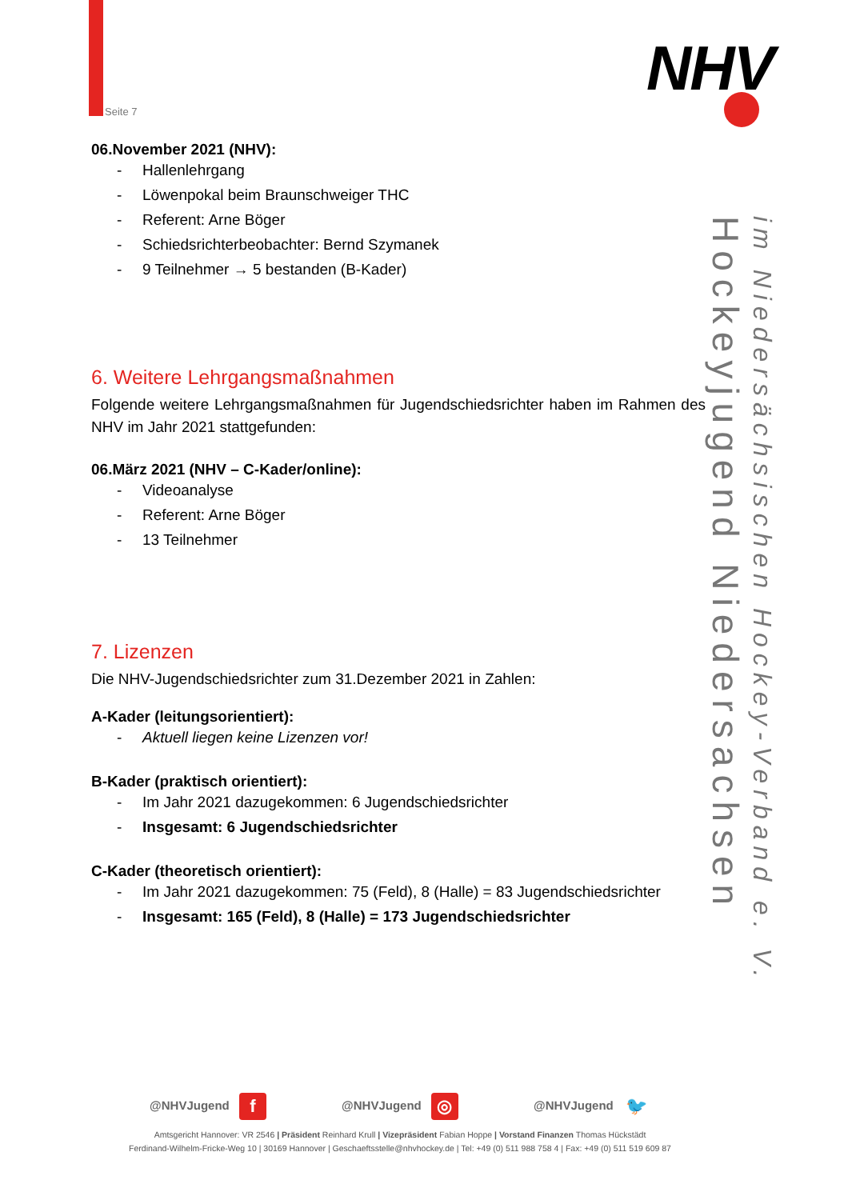Seite 7
NHV
im Niedersächsischen Hockey-Verband e. V. Hockeyjugend Niedersachsen
06.November 2021 (NHV):
- Hallenlehrgang
- Löwenpokal beim Braunschweiger THC
- Referent: Arne Böger
- Schiedsrichterbeobachter: Bernd Szymanek
- 9 Teilnehmer → 5 bestanden (B-Kader)
6. Weitere Lehrgangsmaßnahmen
Folgende weitere Lehrgangsmaßnahmen für Jugendschiedsrichter haben im Rahmen des NHV im Jahr 2021 stattgefunden:
06.März 2021 (NHV – C-Kader/online):
- Videoanalyse
- Referent: Arne Böger
- 13 Teilnehmer
7. Lizenzen
Die NHV-Jugendschiedsrichter zum 31.Dezember 2021 in Zahlen:
A-Kader (leitungsorientiert):
- Aktuell liegen keine Lizenzen vor!
B-Kader (praktisch orientiert):
- Im Jahr 2021 dazugekommen: 6 Jugendschiedsrichter
- Insgesamt: 6 Jugendschiedsrichter
C-Kader (theoretisch orientiert):
- Im Jahr 2021 dazugekommen: 75 (Feld), 8 (Halle) = 83 Jugendschiedsrichter
- Insgesamt: 165 (Feld), 8 (Halle) = 173 Jugendschiedsrichter
@NHVJugend f
@NHVJugend ◎
@NHVJugend 🐦
Amtsgericht Hannover: VR 2546 | Präsident Reinhard Krull | Vizepräsident Fabian Hoppe | Vorstand Finanzen Thomas Hückstädt
Ferdinand-Wilhelm-Fricke-Weg 10 | 30169 Hannover | Geschaeftsstelle@nhvhockey.de | Tel: +49 (0) 511 988 758 4 | Fax: +49 (0) 511 519 609 87